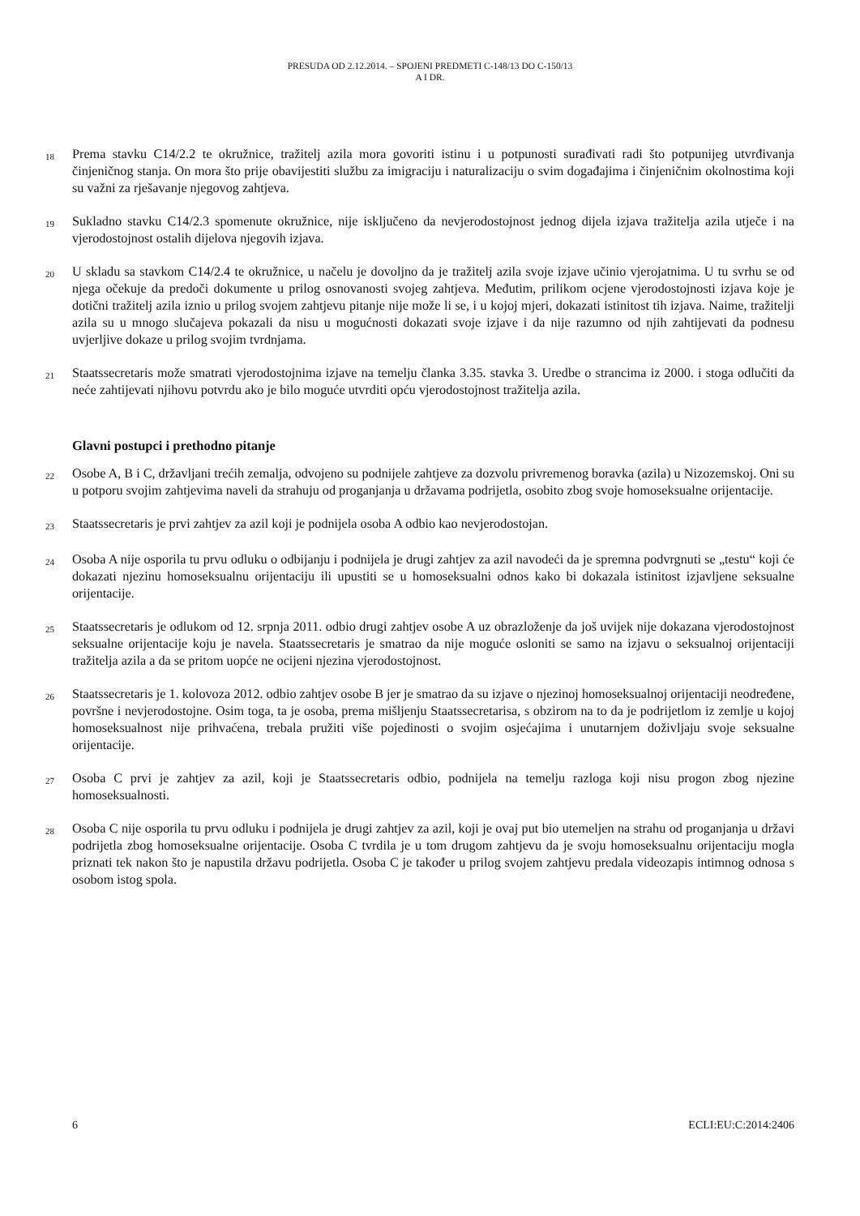PRESUDA OD 2.12.2014. – SPOJENI PREDMETI C-148/13 DO C-150/13
A I DR.
18
Prema stavku C14/2.2 te okružnice, tražitelj azila mora govoriti istinu i u potpunosti surađivati radi što potpunijeg utvrđivanja činjeničnog stanja. On mora što prije obavijestiti službu za imigraciju i naturalizaciju o svim događajima i činjeničnim okolnostima koji su važni za rješavanje njegovog zahtjeva.
19
Sukladno stavku C14/2.3 spomenute okružnice, nije isključeno da nevjerodostojnost jednog dijela izjava tražitelja azila utječe i na vjerodostojnost ostalih dijelova njegovih izjava.
20
U skladu sa stavkom C14/2.4 te okružnice, u načelu je dovoljno da je tražitelj azila svoje izjave učinio vjerojatnima. U tu svrhu se od njega očekuje da predoči dokumente u prilog osnovanosti svojeg zahtjeva. Međutim, prilikom ocjene vjerodostojnosti izjava koje je dotični tražitelj azila iznio u prilog svojem zahtjevu pitanje nije može li se, i u kojoj mjeri, dokazati istinitost tih izjava. Naime, tražitelji azila su u mnogo slučajeva pokazali da nisu u mogućnosti dokazati svoje izjave i da nije razumno od njih zahtijevati da podnesu uvjerljive dokaze u prilog svojim tvrdnjama.
21
Staatssecretaris može smatrati vjerodostojnima izjave na temelju članka 3.35. stavka 3. Uredbe o strancima iz 2000. i stoga odlučiti da neće zahtijevati njihovu potvrdu ako je bilo moguće utvrditi opću vjerodostojnost tražitelja azila.
Glavni postupci i prethodno pitanje
22
Osobe A, B i C, državljani trećih zemalja, odvojeno su podnijele zahtjeve za dozvolu privremenog boravka (azila) u Nizozemskoj. Oni su u potporu svojim zahtjevima naveli da strahuju od proganjanja u državama podrijetla, osobito zbog svoje homoseksualne orijentacije.
23
Staatssecretaris je prvi zahtjev za azil koji je podnijela osoba A odbio kao nevjerodostojan.
24
Osoba A nije osporila tu prvu odluku o odbijanju i podnijela je drugi zahtjev za azil navodeći da je spremna podvrgnuti se „testu“ koji će dokazati njezinu homoseksualnu orijentaciju ili upustiti se u homoseksualni odnos kako bi dokazala istinitost izjavljene seksualne orijentacije.
25
Staatssecretaris je odlukom od 12. srpnja 2011. odbio drugi zahtjev osobe A uz obrazloženje da još uvijek nije dokazana vjerodostojnost seksualne orijentacije koju je navela. Staatssecretaris je smatrao da nije moguće osloniti se samo na izjavu o seksualnoj orijentaciji tražitelja azila a da se pritom uopće ne ocijeni njezina vjerodostojnost.
26
Staatssecretaris je 1. kolovoza 2012. odbio zahtjev osobe B jer je smatrao da su izjave o njezinoj homoseksualnoj orijentaciji neodređene, površne i nevjerodostojne. Osim toga, ta je osoba, prema mišljenju Staatssecretarisa, s obzirom na to da je podrijetlom iz zemlje u kojoj homoseksualnost nije prihvaćena, trebala pružiti više pojedinosti o svojim osjećajima i unutarnjem doživljaju svoje seksualne orijentacije.
27
Osoba C prvi je zahtjev za azil, koji je Staatssecretaris odbio, podnijela na temelju razloga koji nisu progon zbog njezine homoseksualnosti.
28
Osoba C nije osporila tu prvu odluku i podnijela je drugi zahtjev za azil, koji je ovaj put bio utemeljen na strahu od proganjanja u državi podrijetla zbog homoseksualne orijentacije. Osoba C tvrdila je u tom drugom zahtjevu da je svoju homoseksualnu orijentaciju mogla priznati tek nakon što je napustila državu podrijetla. Osoba C je također u prilog svojem zahtjevu predala videozapis intimnog odnosa s osobom istog spola.
6 ECLI:EU:C:2014:2406